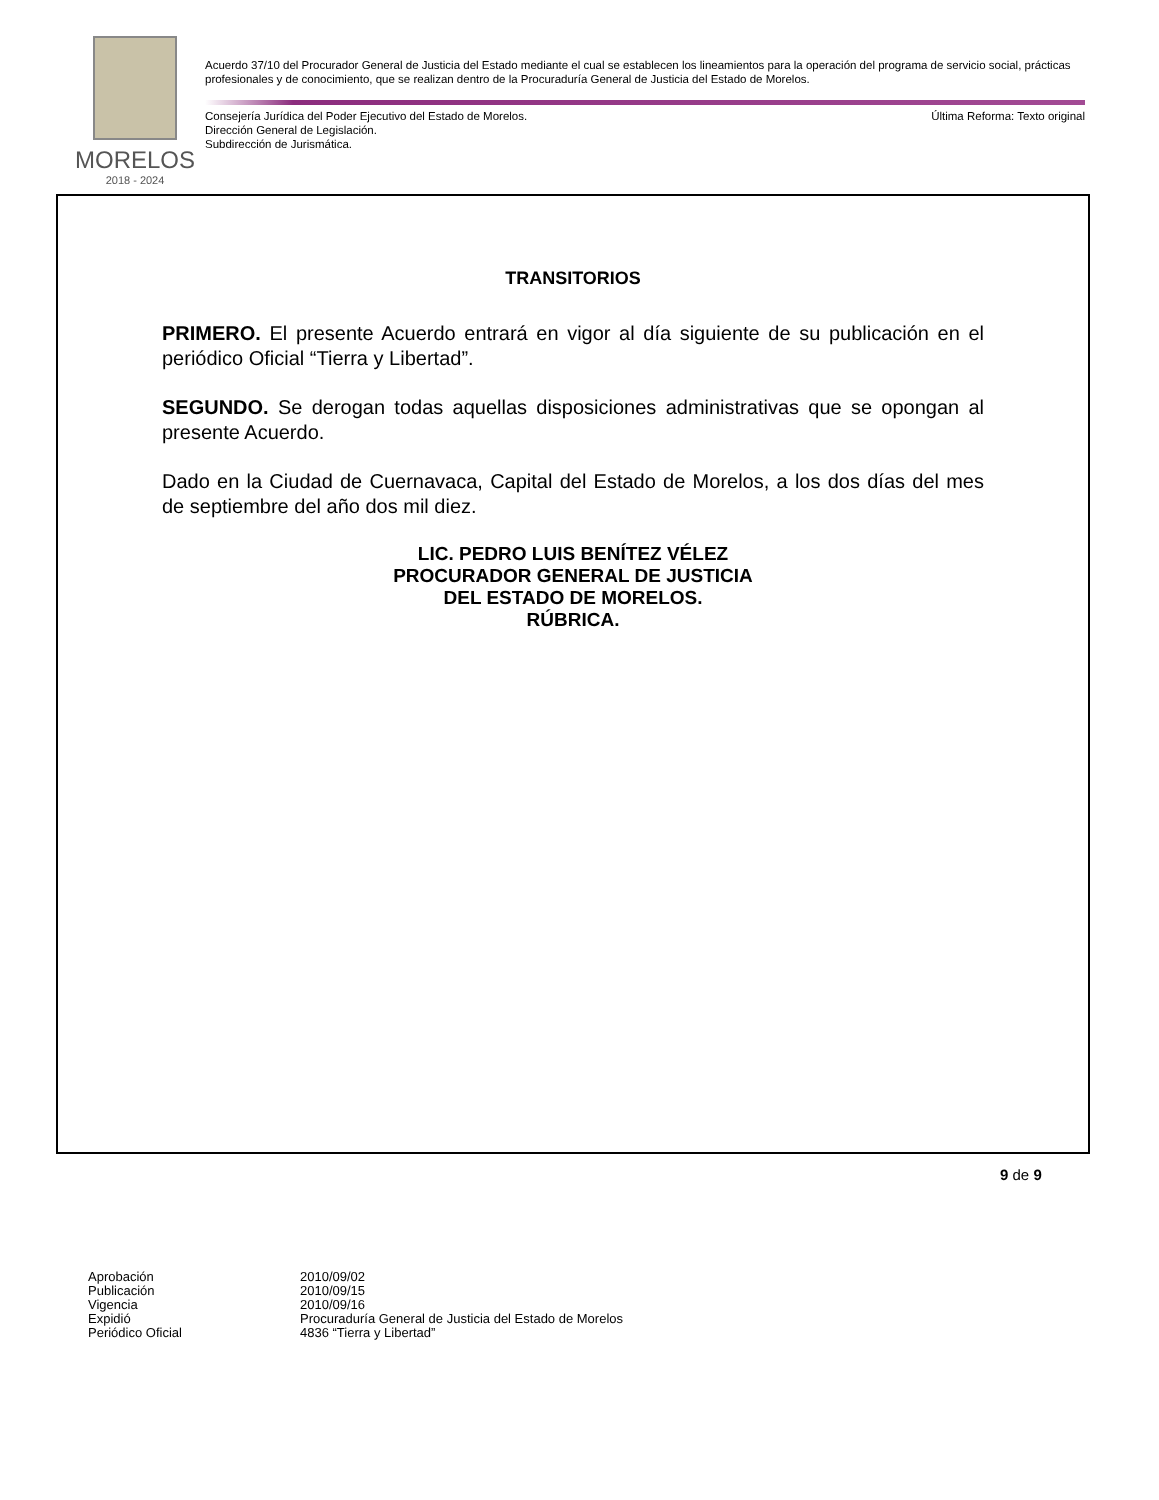MORELOS
2018 - 2024
Acuerdo 37/10 del Procurador General de Justicia del Estado mediante el cual se establecen los lineamientos para la operación del programa de servicio social, prácticas profesionales y de conocimiento, que se realizan dentro de la Procuraduría General de Justicia del Estado de Morelos.
Consejería Jurídica del Poder Ejecutivo del Estado de Morelos. Última Reforma: Texto original
Dirección General de Legislación.
Subdirección de Jurismática.
TRANSITORIOS
PRIMERO. El presente Acuerdo entrará en vigor al día siguiente de su publicación en el periódico Oficial “Tierra y Libertad”.
SEGUNDO. Se derogan todas aquellas disposiciones administrativas que se opongan al presente Acuerdo.
Dado en la Ciudad de Cuernavaca, Capital del Estado de Morelos, a los dos días del mes de septiembre del año dos mil diez.
LIC. PEDRO LUIS BENÍTEZ VÉLEZ
PROCURADOR GENERAL DE JUSTICIA
DEL ESTADO DE MORELOS.
RÚBRICA.
9 de 9
| Aprobación | 2010/09/02 |
| Publicación | 2010/09/15 |
| Vigencia | 2010/09/16 |
| Expidió | Procuraduría General de Justicia del Estado de Morelos |
| Periódico Oficial | 4836 “Tierra y Libertad” |